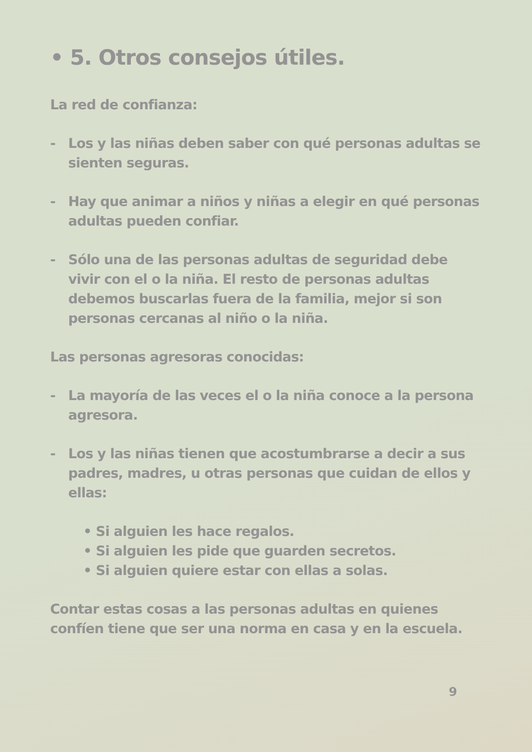• 5. Otros consejos útiles.
La red de confianza:
- Los y las niñas deben saber con qué personas adultas se sienten seguras.
- Hay que animar a niños y niñas a elegir en qué personas adultas pueden confiar.
- Sólo una de las personas adultas de seguridad debe vivir con el o la niña. El resto de personas adultas debemos buscarlas fuera de la familia, mejor si son personas cercanas al niño o la niña.
Las personas agresoras conocidas:
- La mayoría de las veces el o la niña conoce a la persona agresora.
- Los y las niñas tienen que acostumbrarse a decir a sus padres, madres, u otras personas que cuidan de ellos y ellas:
• Si alguien les hace regalos.
• Si alguien les pide que guarden secretos.
• Si alguien quiere estar con ellas a solas.
Contar estas cosas a las personas adultas en quienes confíen tiene que ser una norma en casa y en la escuela.
9